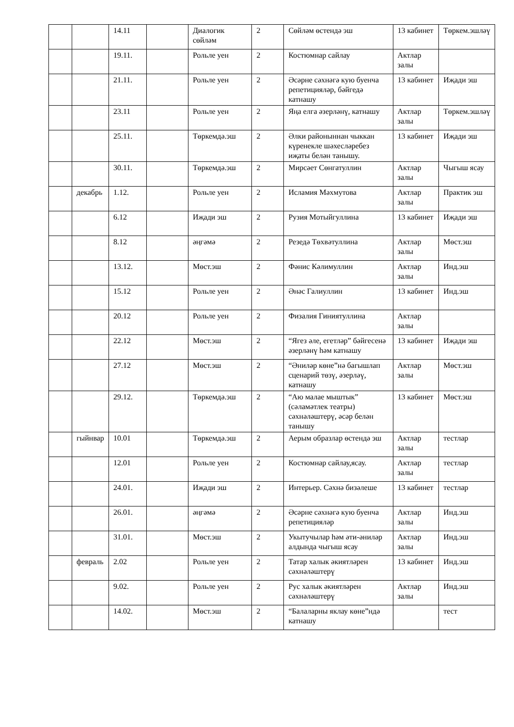| | | 14.11 | | Диалогик сөйләм | 2 | Сөйләм өстендә эш | 13 кабинет | Төркем.эшләү |
| | | 19.11. | | Рольле уен | 2 | Костюмнар сайлау | Актлар залы | |
| | | 21.11. | | Рольле уен | 2 | Әсәрне сәхнәгә кую буенча репетицияләр, бәйгедә катнашу | 13 кабинет | Иҗади эш |
| | | 23.11 | | Рольле уен | 2 | Яңа елга әзерләнү, катнашу | Актлар залы | Төркем.эшләү |
| | | 25.11. | | Төркемдә.эш | 2 | Әлки районыннан чыккан күренекле шәхесләребез иҗаты белән танышу. | 13 кабинет | Иҗади эш |
| | | 30.11. | | Төркемдә.эш | 2 | Мирсәет Сөнгатуллин | Актлар залы | Чыгыш ясау |
| | декабрь | 1.12. | | Рольле уен | 2 | Исламия Мәхмутова | Актлар залы | Практик эш |
| | | 6.12 | | Иҗади эш | 2 | Рузия Мотыйгуллина | 13 кабинет | Иҗади эш |
| | | 8.12 | | әңгәмә | 2 | Резедә Төхвәтуллина | Актлар залы | Мөст.эш |
| | | 13.12. | | Мөст.эш | 2 | Фәнис Кәлимуллин | Актлар залы | Инд.эш |
| | | 15.12 | | Рольле уен | 2 | Әнәс Галиуллин | 13 кабинет | Инд.эш |
| | | 20.12 | | Рольле уен | 2 | Физалия Гиниятуллина | Актлар залы | |
| | | 22.12 | | Мөст.эш | 2 | “Ягез әле, егетләр” бәйгесенә әзерләнү һәм катнашу | 13 кабинет | Иҗади эш |
| | | 27.12 | | Мөст.эш | 2 | “Әниләр көне”нә багышлап сценарий төзү, әзерләү, катнашу | Актлар залы | Мөст.эш |
| | | 29.12. | | Төркемдә.эш | 2 | “Аю малае мыштык” (сәламәтлек театры) сәхнәләштерү, әсәр белән танышу | 13 кабинет | Мөст.эш |
| | гыйнвар | 10.01 | | Төркемдә.эш | 2 | Аерым образлар өстендә эш | Актлар залы | тестлар |
| | | 12.01 | | Рольле уен | 2 | Костюмнар сайлау,ясау. | Актлар залы | тестлар |
| | | 24.01. | | Иҗади эш | 2 | Интерьер. Сәхнә бизәлеше | 13 кабинет | тестлар |
| | | 26.01. | | әңгәмә | 2 | Әсәрне сәхнәгә кую буенча репетицияләр | Актлар залы | Инд.эш |
| | | 31.01. | | Мөст.эш | 2 | Укытучылар һәм әти-әниләр алдында чыгыш ясау | Актлар залы | Инд.эш |
| | февраль | 2.02 | | Рольле уен | 2 | Татар халык әкиятләрен сәхнәләштерү | 13 кабинет | Инд.эш |
| | | 9.02. | | Рольле уен | 2 | Рус халык әкиятләрен сәхнәләштерү | Актлар залы | Инд.эш |
| | | 14.02. | | Мөст.эш | 2 | “Балаларны яклау көне”ндә катнашу | | тест |